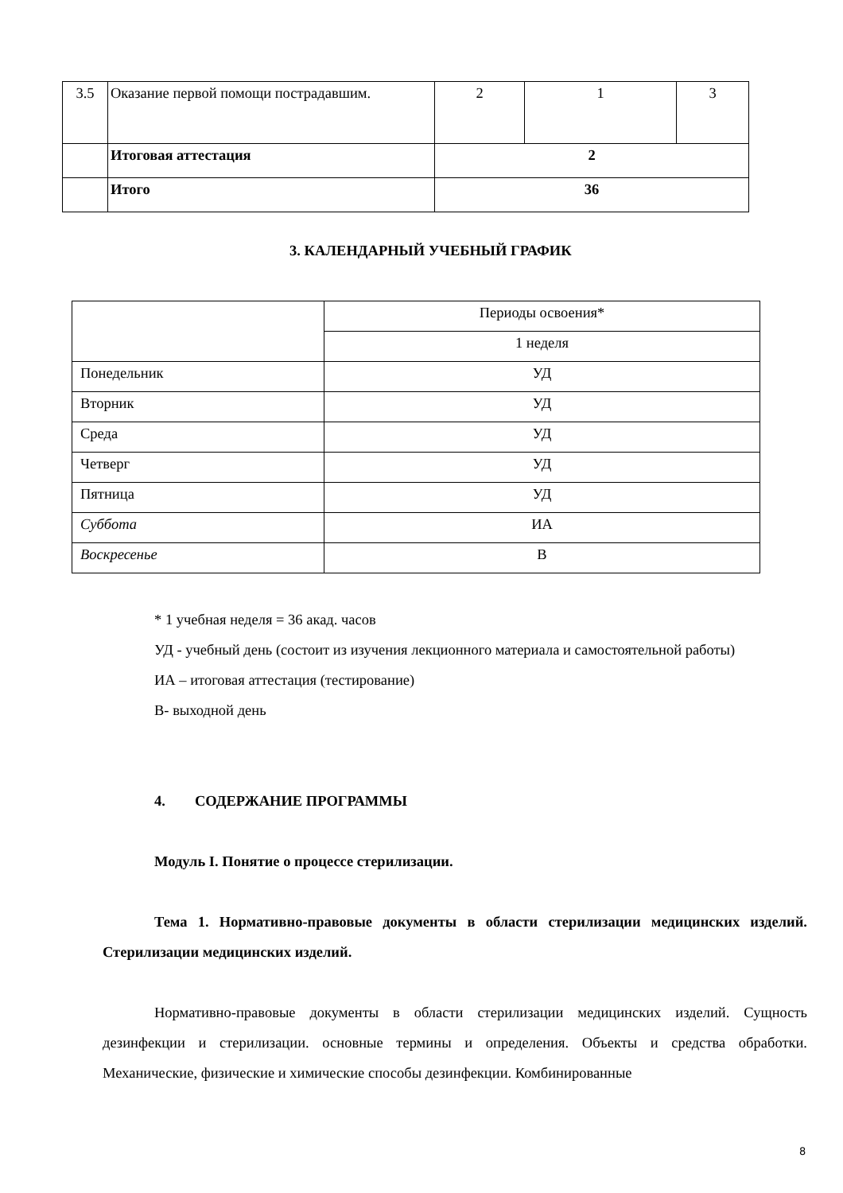| 3.5 | Оказание первой помощи пострадавшим. | 2 | 1 | 3 |
| | Итоговая аттестация | 2 | | |
| | Итого | 36 | | |
3. КАЛЕНДАРНЫЙ УЧЕБНЫЙ ГРАФИК
| | Периоды освоения* |
| | 1 неделя |
| Понедельник | УД |
| Вторник | УД |
| Среда | УД |
| Четверг | УД |
| Пятница | УД |
| Суббота | ИА |
| Воскресенье | В |
* 1 учебная неделя = 36 акад. часов
УД - учебный день (состоит из изучения лекционного материала и самостоятельной работы)
ИА – итоговая аттестация (тестирование)
В- выходной день
4. СОДЕРЖАНИЕ ПРОГРАММЫ
Модуль I. Понятие о процессе стерилизации.
Тема 1. Нормативно-правовые документы в области стерилизации медицинских изделий. Стерилизации медицинских изделий.
Нормативно-правовые документы в области стерилизации медицинских изделий. Сущность дезинфекции и стерилизации. основные термины и определения. Объекты и средства обработки. Механические, физические и химические способы дезинфекции. Комбинированные
8